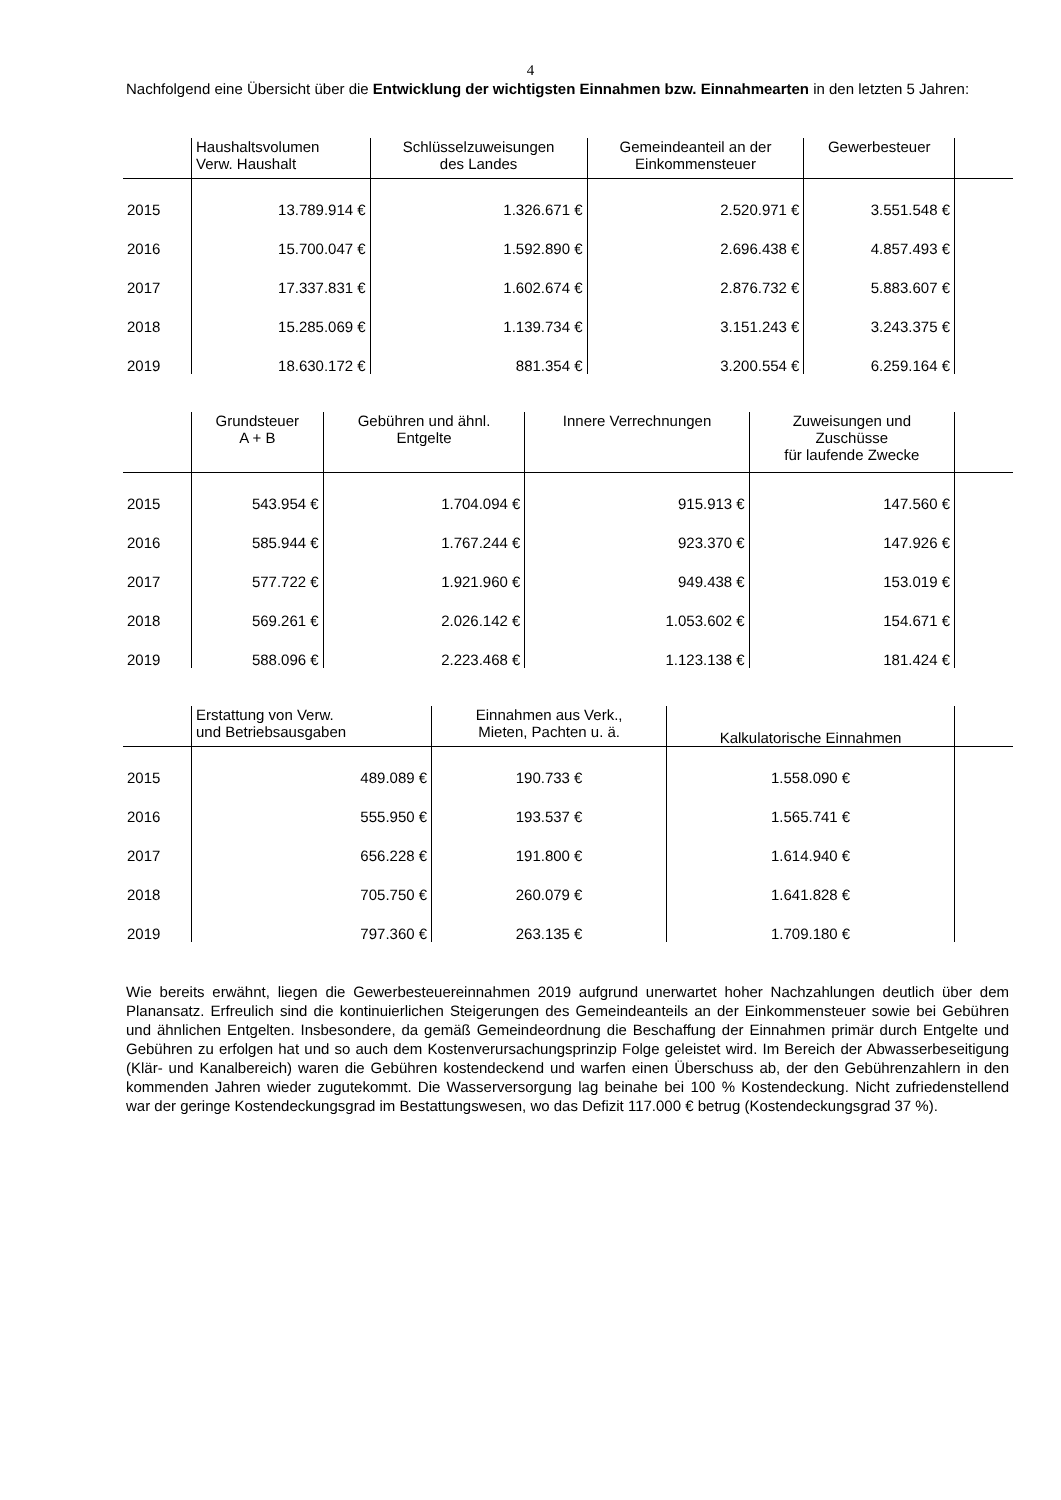4
Nachfolgend eine Übersicht über die Entwicklung der wichtigsten Einnahmen bzw. Einnahmearten in den letzten 5 Jahren:
| | Haushaltsvolumen Verw. Haushalt | Schlüsselzuweisungen des Landes | Gemeindeanteil an der Einkommensteuer | Gewerbesteuer | |
| --- | --- | --- | --- | --- | --- |
| 2015 | 13.789.914 € | 1.326.671 € | 2.520.971 € | 3.551.548 € | |
| 2016 | 15.700.047 € | 1.592.890 € | 2.696.438 € | 4.857.493 € | |
| 2017 | 17.337.831 € | 1.602.674 € | 2.876.732 € | 5.883.607 € | |
| 2018 | 15.285.069 € | 1.139.734 € | 3.151.243 € | 3.243.375 € | |
| 2019 | 18.630.172 € | 881.354 € | 3.200.554 € | 6.259.164 € | |
| | Grundsteuer A + B | Gebühren und ähnl. Entgelte | Innere Verrechnungen | Zuweisungen und Zuschüsse für laufende Zwecke | |
| --- | --- | --- | --- | --- | --- |
| 2015 | 543.954 € | 1.704.094 € | 915.913 € | 147.560 € | |
| 2016 | 585.944 € | 1.767.244 € | 923.370 € | 147.926 € | |
| 2017 | 577.722 € | 1.921.960 € | 949.438 € | 153.019 € | |
| 2018 | 569.261 € | 2.026.142 € | 1.053.602 € | 154.671 € | |
| 2019 | 588.096 € | 2.223.468 € | 1.123.138 € | 181.424 € | |
| | Erstattung von Verw. und Betriebsausgaben | Einnahmen aus Verk., Mieten, Pachten u. ä. | Kalkulatorische Einnahmen | |
| --- | --- | --- | --- | --- |
| 2015 | 489.089 € | 190.733 € | 1.558.090 € | |
| 2016 | 555.950 € | 193.537 € | 1.565.741 € | |
| 2017 | 656.228 € | 191.800 € | 1.614.940 € | |
| 2018 | 705.750 € | 260.079 € | 1.641.828 € | |
| 2019 | 797.360 € | 263.135 € | 1.709.180 € | |
Wie bereits erwähnt, liegen die Gewerbesteuereinnahmen 2019 aufgrund unerwartet hoher Nachzahlungen deutlich über dem Planansatz. Erfreulich sind die kontinuierlichen Steigerungen des Gemeindeanteils an der Einkommensteuer sowie bei Gebühren und ähnlichen Entgelten. Insbesondere, da gemäß Gemeindeordnung die Beschaffung der Einnahmen primär durch Entgelte und Gebühren zu erfolgen hat und so auch dem Kostenverursachungsprinzip Folge geleistet wird. Im Bereich der Abwasserbeseitigung (Klär- und Kanalbereich) waren die Gebühren kostendeckend und warfen einen Überschuss ab, der den Gebührenzahlern in den kommenden Jahren wieder zugutekommt. Die Wasserversorgung lag beinahe bei 100 % Kostendeckung. Nicht zufriedenstellend war der geringe Kostendeckungsgrad im Bestattungswesen, wo das Defizit 117.000 € betrug (Kostendeckungsgrad 37 %).